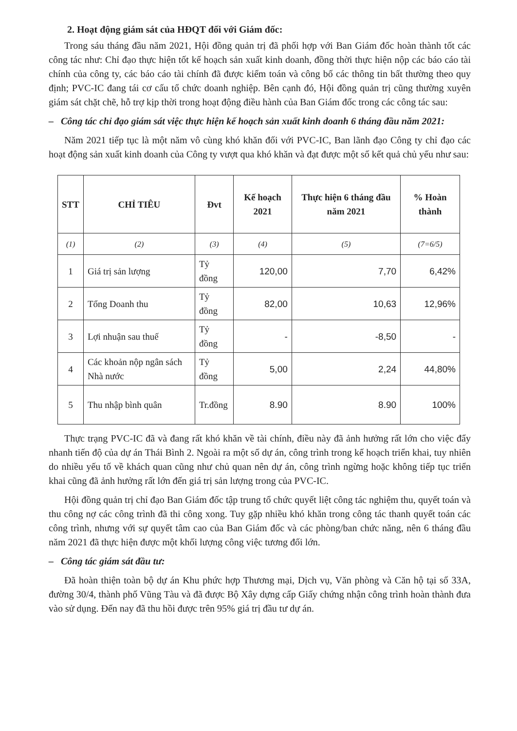2. Hoạt động giám sát của HĐQT đối với Giám đốc:
Trong sáu tháng đầu năm 2021, Hội đồng quản trị đã phối hợp với Ban Giám đốc hoàn thành tốt các công tác như: Chỉ đạo thực hiện tốt kế hoạch sản xuất kinh doanh, đồng thời thực hiện nộp các báo cáo tài chính của công ty, các báo cáo tài chính đã được kiểm toán và công bố các thông tin bất thường theo quy định; PVC-IC đang tái cơ cấu tổ chức doanh nghiệp. Bên cạnh đó, Hội đồng quản trị cũng thường xuyên giám sát chặt chẽ, hỗ trợ kịp thời trong hoạt động điều hành của Ban Giám đốc trong các công tác sau:
– Công tác chỉ đạo giám sát việc thực hiện kế hoạch sản xuất kinh doanh 6 tháng đầu năm 2021:
Năm 2021 tiếp tục là một năm vô cùng khó khăn đối với PVC-IC, Ban lãnh đạo Công ty chỉ đạo các hoạt động sản xuất kinh doanh của Công ty vượt qua khó khăn và đạt được một số kết quả chủ yếu như sau:
| STT | CHỈ TIÊU | Đvt | Kế hoạch 2021 | Thực hiện 6 tháng đầu năm 2021 | % Hoàn thành |
| --- | --- | --- | --- | --- | --- |
| (1) | (2) | (3) | (4) | (5) | (7=6/5) |
| 1 | Giá trị sản lượng | Tỷ đồng | 120,00 | 7,70 | 6,42% |
| 2 | Tổng Doanh thu | Tỷ đồng | 82,00 | 10,63 | 12,96% |
| 3 | Lợi nhuận sau thuế | Tỷ đồng | - | -8,50 | - |
| 4 | Các khoản nộp ngân sách Nhà nước | Tỷ đồng | 5,00 | 2,24 | 44,80% |
| 5 | Thu nhập bình quân | Tr.đồng | 8.90 | 8.90 | 100% |
Thực trạng PVC-IC đã và đang rất khó khăn về tài chính, điều này đã ảnh hưởng rất lớn cho việc đẩy nhanh tiến độ của dự án Thái Bình 2. Ngoài ra một số dự án, công trình trong kế hoạch triển khai, tuy nhiên do nhiều yếu tố về khách quan cũng như chủ quan nên dự án, công trình ngừng hoặc không tiếp tục triển khai cũng đã ảnh hưởng rất lớn đến giá trị sản lượng trong của PVC-IC.
Hội đồng quản trị chỉ đạo Ban Giám đốc tập trung tổ chức quyết liệt công tác nghiệm thu, quyết toán và thu công nợ các công trình đã thi công xong. Tuy gặp nhiều khó khăn trong công tác thanh quyết toán các công trình, nhưng với sự quyết tâm cao của Ban Giám đốc và các phòng/ban chức năng, nên 6 tháng đầu năm 2021 đã thực hiện được một khối lượng công việc tương đối lớn.
– Công tác giám sát đầu tư:
Đã hoàn thiện toàn bộ dự án Khu phức hợp Thương mại, Dịch vụ, Văn phòng và Căn hộ tại số 33A, đường 30/4, thành phố Vũng Tàu và đã được Bộ Xây dựng cấp Giấy chứng nhận công trình hoàn thành đưa vào sử dụng. Đến nay đã thu hồi được trên 95% giá trị đầu tư dự án.